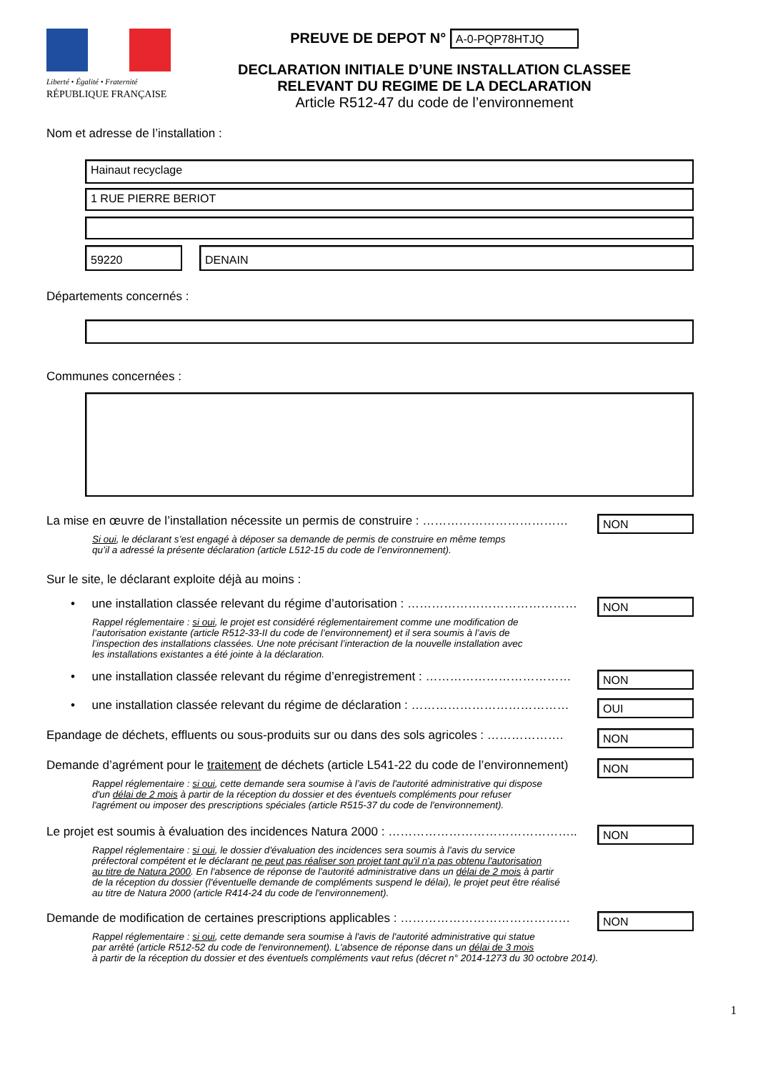Liberté • Égalité • Fraternité
RÉPUBLIQUE FRANÇAISE
PREUVE DE DEPOT N° A-0-PQP78HTJQ
DECLARATION INITIALE D’UNE INSTALLATION CLASSEE
RELEVANT DU REGIME DE LA DECLARATION
Article R512-47 du code de l’environnement
Nom et adresse de l’installation :
Hainaut recyclage
1 RUE PIERRE BERIOT
59220 DENAIN
Départements concernés :
Communes concernées :
La mise en œuvre de l’installation nécessite un permis de construire : ………………………………
NON
Si oui, le déclarant s’est engagé à déposer sa demande de permis de construire en même temps
qu’il a adressé la présente déclaration (article L512-15 du code de l’environnement).
Sur le site, le déclarant exploite déjà au moins :
• une installation classée relevant du régime d’autorisation : ……………………………………
NON
Rappel réglementaire : si oui, le projet est considéré réglementairement comme une modification de
l’autorisation existante (article R512-33-II du code de l’environnement) et il sera soumis à l’avis de
l’inspection des installations classées. Une note précisant l’interaction de la nouvelle installation avec
les installations existantes a été jointe à la déclaration.
• une installation classée relevant du régime d’enregistrement : ………………………………
NON
• une installation classée relevant du régime de déclaration : …………………………………
OUI
Epandage de déchets, effluents ou sous-produits sur ou dans des sols agricoles : ……………….
NON
Demande d’agrément pour le traitement de déchets (article L541-22 du code de l’environnement)
NON
Rappel réglementaire : si oui, cette demande sera soumise à l’avis de l'autorité administrative qui dispose
d'un délai de 2 mois à partir de la réception du dossier et des éventuels compléments pour refuser
l'agrément ou imposer des prescriptions spéciales (article R515-37 du code de l'environnement).
Le projet est soumis à évaluation des incidences Natura 2000 : ………………………………………..
NON
Rappel réglementaire : si oui, le dossier d'évaluation des incidences sera soumis à l'avis du service
préfectoral compétent et le déclarant ne peut pas réaliser son projet tant qu'il n'a pas obtenu l'autorisation
au titre de Natura 2000. En l'absence de réponse de l'autorité administrative dans un délai de 2 mois à partir
de la réception du dossier (l'éventuelle demande de compléments suspend le délai), le projet peut être réalisé
au titre de Natura 2000 (article R414-24 du code de l'environnement).
Demande de modification de certaines prescriptions applicables : ……………………………………
NON
Rappel réglementaire : si oui, cette demande sera soumise à l'avis de l'autorité administrative qui statue
par arrêté (article R512-52 du code de l'environnement). L'absence de réponse dans un délai de 3 mois
à partir de la réception du dossier et des éventuels compléments vaut refus (décret n° 2014-1273 du 30 octobre 2014).
1